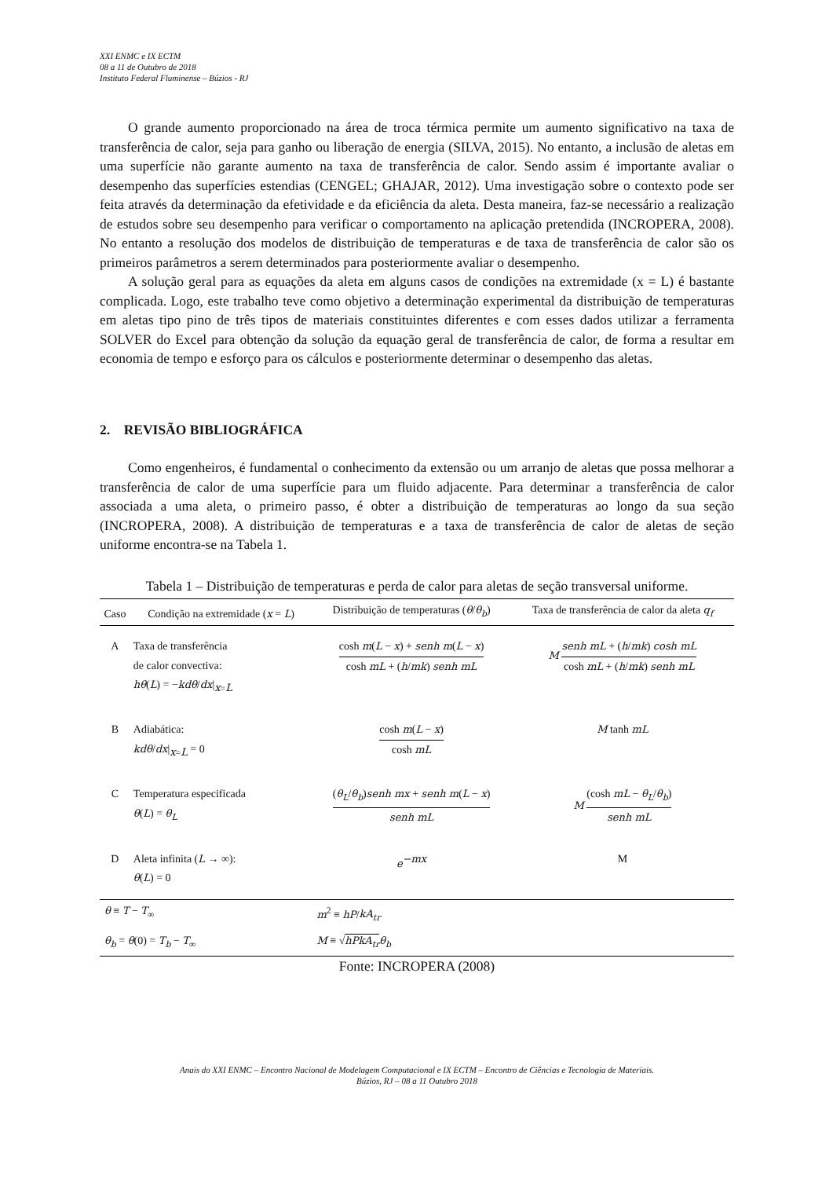XXI ENMC e IX ECTM
08 a 11 de Outubro de 2018
Instituto Federal Fluminense – Búzios - RJ
O grande aumento proporcionado na área de troca térmica permite um aumento significativo na taxa de transferência de calor, seja para ganho ou liberação de energia (SILVA, 2015). No entanto, a inclusão de aletas em uma superfície não garante aumento na taxa de transferência de calor. Sendo assim é importante avaliar o desempenho das superfícies estendias (CENGEL; GHAJAR, 2012). Uma investigação sobre o contexto pode ser feita através da determinação da efetividade e da eficiência da aleta. Desta maneira, faz-se necessário a realização de estudos sobre seu desempenho para verificar o comportamento na aplicação pretendida (INCROPERA, 2008). No entanto a resolução dos modelos de distribuição de temperaturas e de taxa de transferência de calor são os primeiros parâmetros a serem determinados para posteriormente avaliar o desempenho.
A solução geral para as equações da aleta em alguns casos de condições na extremidade (x = L) é bastante complicada. Logo, este trabalho teve como objetivo a determinação experimental da distribuição de temperaturas em aletas tipo pino de três tipos de materiais constituintes diferentes e com esses dados utilizar a ferramenta SOLVER do Excel para obtenção da solução da equação geral de transferência de calor, de forma a resultar em economia de tempo e esforço para os cálculos e posteriormente determinar o desempenho das aletas.
2. REVISÃO BIBLIOGRÁFICA
Como engenheiros, é fundamental o conhecimento da extensão ou um arranjo de aletas que possa melhorar a transferência de calor de uma superfície para um fluido adjacente. Para determinar a transferência de calor associada a uma aleta, o primeiro passo, é obter a distribuição de temperaturas ao longo da sua seção (INCROPERA, 2008). A distribuição de temperaturas e a taxa de transferência de calor de aletas de seção uniforme encontra-se na Tabela 1.
Tabela 1 – Distribuição de temperaturas e perda de calor para aletas de seção transversal uniforme.
| Caso | Condição na extremidade ( x = L ) | Distribuição de temperaturas ( θ / θ<sub>b</sub> ) | Taxa de transferência de calor da aleta q<sub>f</sub> |
| --- | --- | --- | --- |
| A | Taxa de transferência de calor convectiva: hθ ( L ) = − kdθ / dx /<sub>x=L</sub> | cosh m ( L − x ) + senh m ( L − x ) cosh mL + ( h / mk ) senh mL | M senh mL + ( h / mk ) cosh mL cosh mL + ( h / mk ) senh mL |
| B | Adiabática: kdθ / dx /<sub>x=L</sub> = 0 | cosh m ( L − x ) cosh mL | M tanh mL |
| C | Temperatura especificada θ ( L ) = θ<sub>L</sub> | ( θ<sub>L</sub> / θ<sub>b</sub> ) senh mx + senh m ( L − x ) senh mL | M (cosh mL − θ<sub>L</sub> / θ<sub>b</sub> ) senh mL |
| D | Aleta infinita ( L → ∞): θ ( L ) = 0 | e<sup>−mx</sup> | M |
| θ ≡ T − T<sub>∞</sub> | | m<sup>2</sup> ≡ hP / kA<sub>tr</sub> | |
| θ<sub>b</sub> = θ (0) = T<sub>b</sub> − T<sub>∞</sub> | | M ≡ √ hPkA<sub>tr</sub> θ<sub>b</sub> | |
Fonte: INCROPERA (2008)
Anais do XXI ENMC – Encontro Nacional de Modelagem Computacional e IX ECTM – Encontro de Ciências e Tecnologia de Materiais.
Búzios, RJ – 08 a 11 Outubro 2018